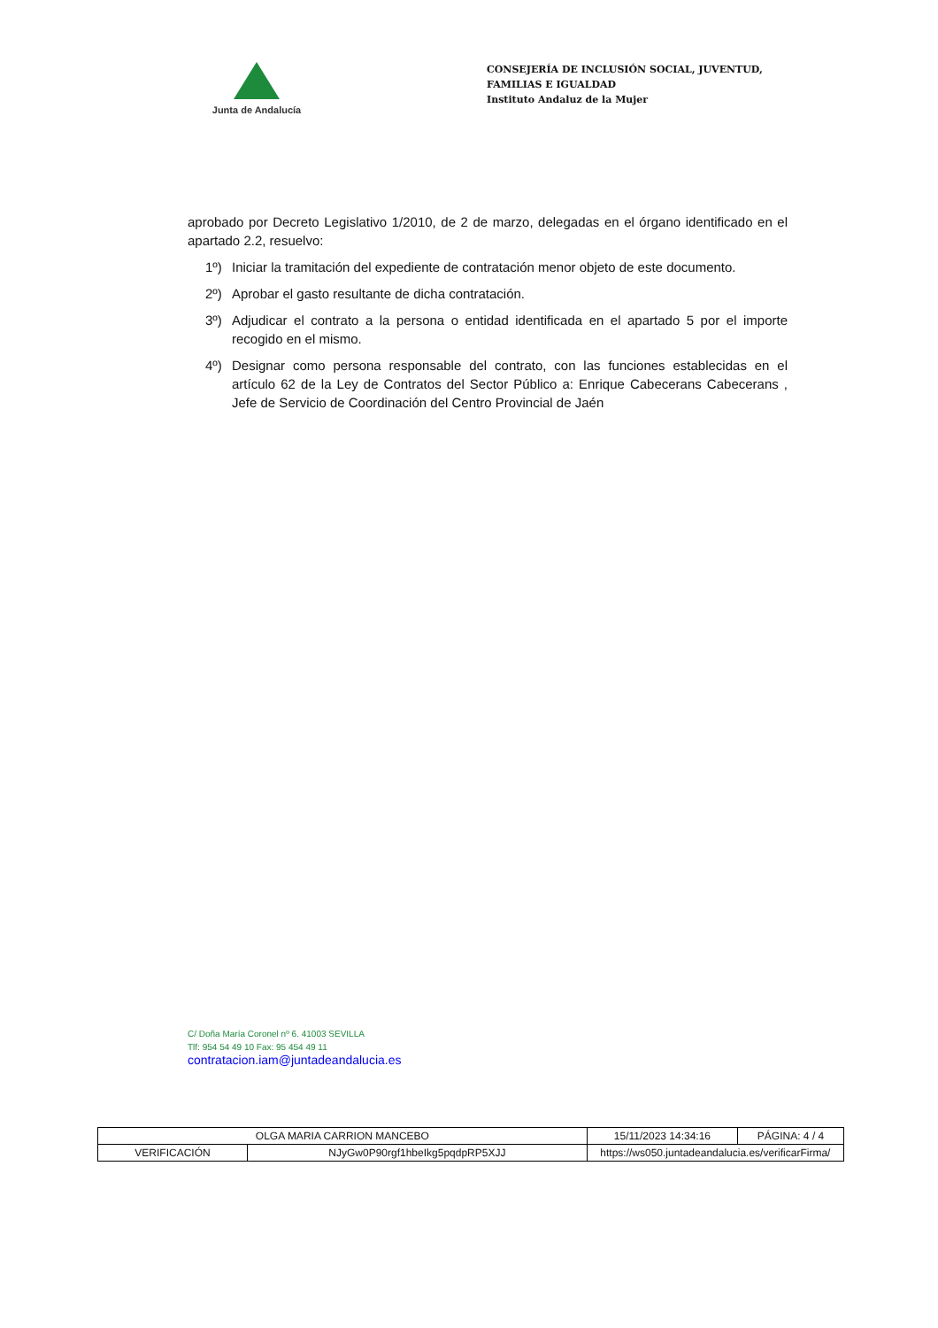Junta de Andalucía
CONSEJERÍA DE INCLUSIÓN SOCIAL, JUVENTUD, FAMILIAS E IGUALDAD
Instituto Andaluz de la Mujer
aprobado por Decreto Legislativo 1/2010, de 2 de marzo, delegadas en el órgano identificado en el apartado 2.2, resuelvo:
1º) Iniciar la tramitación del expediente de contratación menor objeto de este documento.
2º) Aprobar el gasto resultante de dicha contratación.
3º) Adjudicar el contrato a la persona o entidad identificada en el apartado 5 por el importe recogido en el mismo.
4º) Designar como persona responsable del contrato, con las funciones establecidas en el artículo 62 de la Ley de Contratos del Sector Público a: Enrique Cabecerans Cabecerans , Jefe de Servicio de Coordinación del Centro Provincial de Jaén
C/ Doña María Coronel nº 6. 41003 SEVILLA
Tlf: 954 54 49 10 Fax: 95 454 49 11
contratacion.iam@juntadeandalucia.es
| OLGA MARIA CARRION MANCEBO | | | 15/11/2023 14:34:16 | PÁGINA: 4 / 4 |
| VERIFICACIÓN | NJyGw0P90rgf1hbeIkg5pqdpRP5XJJ | https://ws050.juntadeandalucia.es/verificarFirma/ | | |